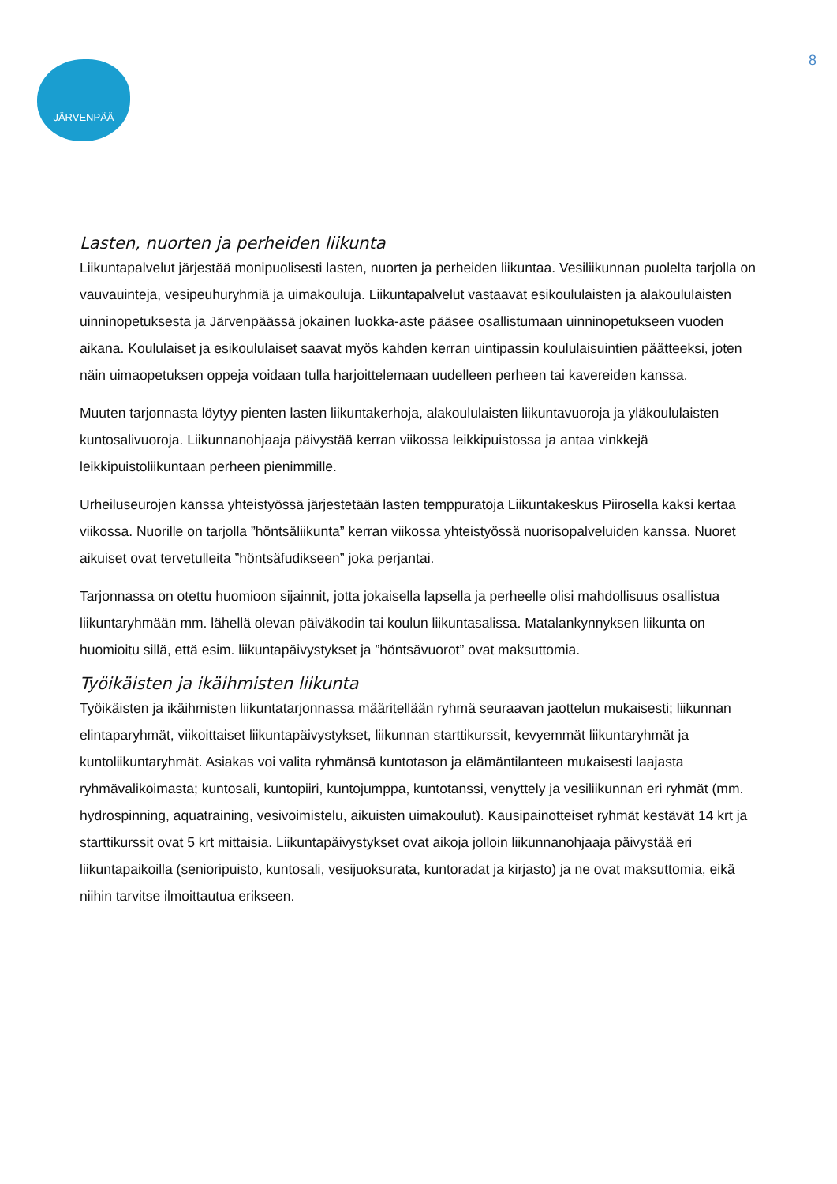JÄRVENPÄÄ 8
Lasten, nuorten ja perheiden liikunta
Liikuntapalvelut järjestää monipuolisesti lasten, nuorten ja perheiden liikuntaa. Vesiliikunnan puolelta tarjolla on vauvauinteja, vesipeuhuryhmiä ja uimakouluja. Liikuntapalvelut vastaavat esikoululaisten ja alakoululaisten uinninopetuksesta ja Järvenpäässä jokainen luokka-aste pääsee osallistumaan uinninopetukseen vuoden aikana. Koululaiset ja esikoululaiset saavat myös kahden kerran uintipassin koululaisuintien päätteeksi, joten näin uimaopetuksen oppeja voidaan tulla harjoittelemaan uudelleen perheen tai kavereiden kanssa.
Muuten tarjonnasta löytyy pienten lasten liikuntakerhoja, alakoululaisten liikuntavuoroja ja yläkoululaisten kuntosalivuoroja. Liikunnanohjaaja päivystää kerran viikossa leikkipuistossa ja antaa vinkkejä leikkipuistoliikuntaan perheen pienimmille.
Urheiluseurojen kanssa yhteistyössä järjestetään lasten temppuratoja Liikuntakeskus Piirosella kaksi kertaa viikossa. Nuorille on tarjolla ”höntsäliikunta” kerran viikossa yhteistyössä nuorisopalveluiden kanssa. Nuoret aikuiset ovat tervetulleita ”höntsäfudikseen” joka perjantai.
Tarjonnassa on otettu huomioon sijainnit, jotta jokaisella lapsella ja perheelle olisi mahdollisuus osallistua liikuntaryhmään mm. lähellä olevan päiväkodin tai koulun liikuntasalissa. Matalankynnyksen liikunta on huomioitu sillä, että esim. liikuntapäivystykset ja ”höntsävuorot” ovat maksuttomia.
Työikäisten ja ikäihmisten liikunta
Työikäisten ja ikäihmisten liikuntatarjonnassa määritellään ryhmä seuraavan jaottelun mukaisesti; liikunnan elintaparyhmät, viikoittaiset liikuntapäivystykset, liikunnan starttikurssit, kevyemmät liikuntaryhmät ja kuntoliikuntaryhmät. Asiakas voi valita ryhmänsä kuntotason ja elämäntilanteen mukaisesti laajasta ryhmävalikoimasta; kuntosali, kuntopiiri, kuntojumppa, kuntotanssi, venyttely ja vesiliikunnan eri ryhmät (mm. hydrospinning, aquatraining, vesivoimistelu, aikuisten uimakoulut). Kausipainotteiset ryhmät kestävät 14 krt ja starttikurssit ovat 5 krt mittaisia. Liikuntapäivystykset ovat aikoja jolloin liikunnanohjaaja päivystää eri liikuntapaikoilla (senioripuisto, kuntosali, vesijuoksurata, kuntoradat ja kirjasto) ja ne ovat maksuttomia, eikä niihin tarvitse ilmoittautua erikseen.